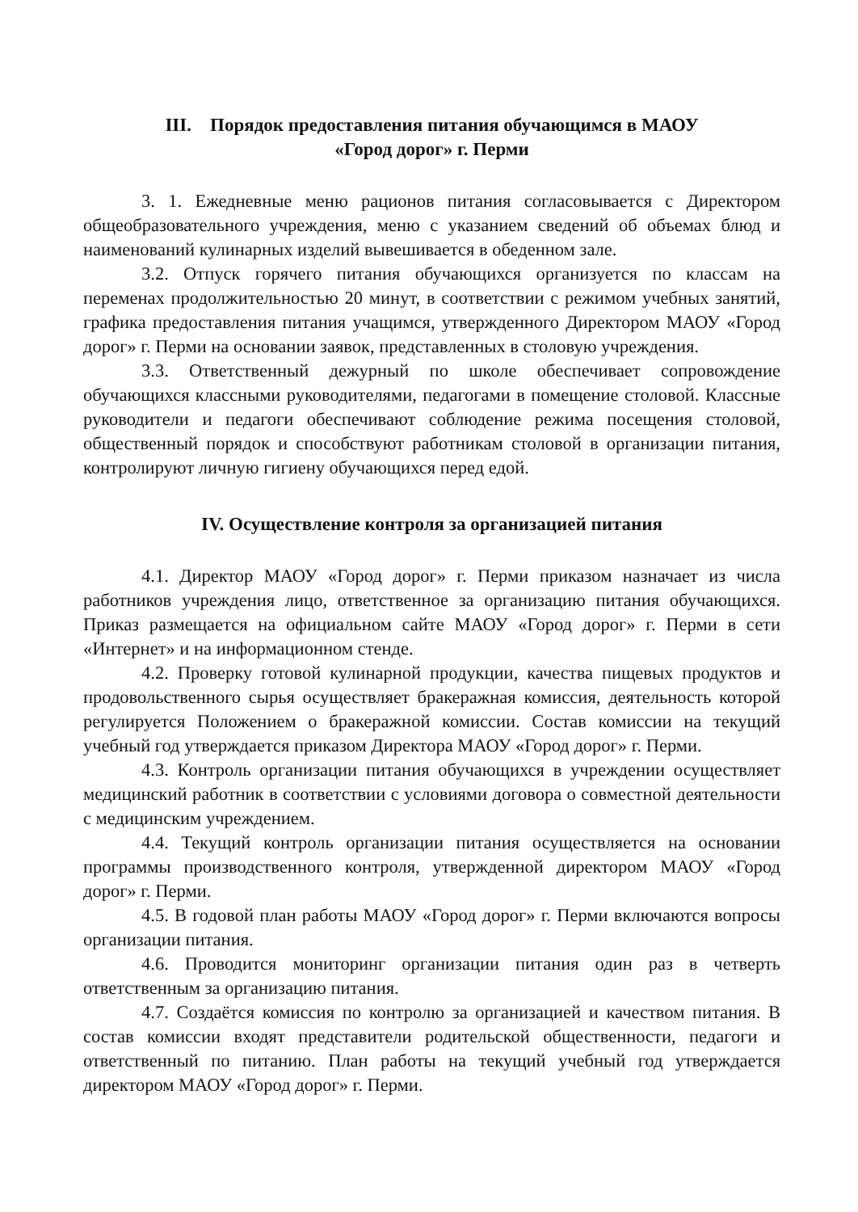III. Порядок предоставления питания обучающимся в МАОУ
«Город дорог» г. Перми
3. 1. Ежедневные меню рационов питания согласовывается с Директором общеобразовательного учреждения, меню с указанием сведений об объемах блюд и наименований кулинарных изделий вывешивается в обеденном зале.
3.2. Отпуск горячего питания обучающихся организуется по классам на переменах продолжительностью 20 минут, в соответствии с режимом учебных занятий, графика предоставления питания учащимся, утвержденного Директором МАОУ «Город дорог» г. Перми на основании заявок, представленных в столовую учреждения.
3.3. Ответственный дежурный по школе обеспечивает сопровождение обучающихся классными руководителями, педагогами в помещение столовой. Классные руководители и педагоги обеспечивают соблюдение режима посещения столовой, общественный порядок и способствуют работникам столовой в организации питания, контролируют личную гигиену обучающихся перед едой.
IV. Осуществление контроля за организацией питания
4.1. Директор МАОУ «Город дорог» г. Перми приказом назначает из числа работников учреждения лицо, ответственное за организацию питания обучающихся. Приказ размещается на официальном сайте МАОУ «Город дорог» г. Перми в сети «Интернет» и на информационном стенде.
4.2. Проверку готовой кулинарной продукции, качества пищевых продуктов и продовольственного сырья осуществляет бракеражная комиссия, деятельность которой регулируется Положением о бракеражной комиссии. Состав комиссии на текущий учебный год утверждается приказом Директора МАОУ «Город дорог» г. Перми.
4.3. Контроль организации питания обучающихся в учреждении осуществляет медицинский работник в соответствии с условиями договора о совместной деятельности с медицинским учреждением.
4.4. Текущий контроль организации питания осуществляется на основании программы производственного контроля, утвержденной директором МАОУ «Город дорог» г. Перми.
4.5. В годовой план работы МАОУ «Город дорог» г. Перми включаются вопросы организации питания.
4.6. Проводится мониторинг организации питания один раз в четверть ответственным за организацию питания.
4.7. Создаётся комиссия по контролю за организацией и качеством питания. В состав комиссии входят представители родительской общественности, педагоги и ответственный по питанию. План работы на текущий учебный год утверждается директором МАОУ «Город дорог» г. Перми.